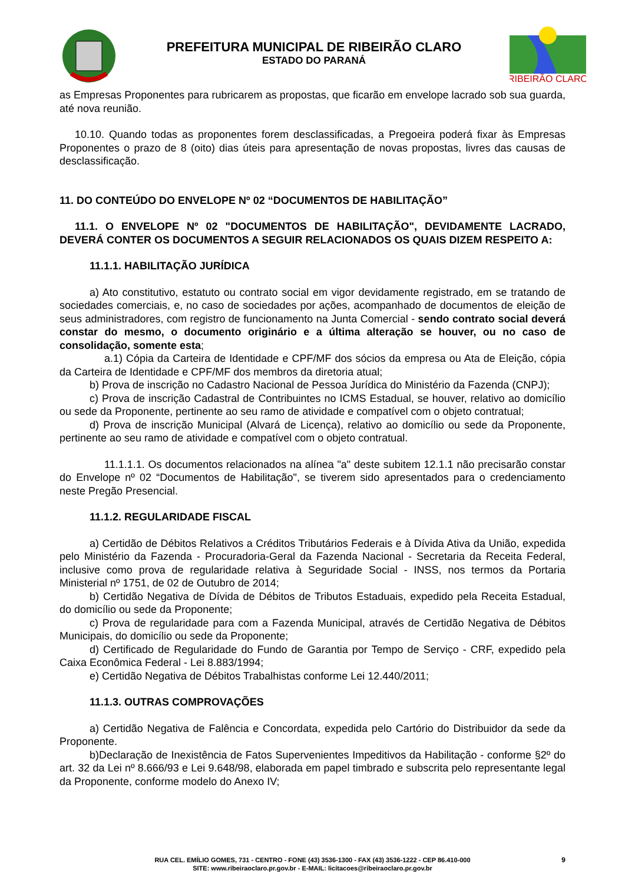PREFEITURA MUNICIPAL DE RIBEIRÃO CLARO
ESTADO DO PARANÁ
RIBEIRÃO CLARO
as Empresas Proponentes para rubricarem as propostas, que ficarão em envelope lacrado sob sua guarda, até nova reunião.
10.10. Quando todas as proponentes forem desclassificadas, a Pregoeira poderá fixar às Empresas Proponentes o prazo de 8 (oito) dias úteis para apresentação de novas propostas, livres das causas de desclassificação.
11. DO CONTEÚDO DO ENVELOPE Nº 02 “DOCUMENTOS DE HABILITAÇÃO”
11.1. O ENVELOPE Nº 02 "DOCUMENTOS DE HABILITAÇÃO", DEVIDAMENTE LACRADO, DEVERÁ CONTER OS DOCUMENTOS A SEGUIR RELACIONADOS OS QUAIS DIZEM RESPEITO A:
11.1.1. HABILITAÇÃO JURÍDICA
a) Ato constitutivo, estatuto ou contrato social em vigor devidamente registrado, em se tratando de sociedades comerciais, e, no caso de sociedades por ações, acompanhado de documentos de eleição de seus administradores, com registro de funcionamento na Junta Comercial - sendo contrato social deverá constar do mesmo, o documento originário e a última alteração se houver, ou no caso de consolidação, somente esta;
a.1) Cópia da Carteira de Identidade e CPF/MF dos sócios da empresa ou Ata de Eleição, cópia da Carteira de Identidade e CPF/MF dos membros da diretoria atual;
b) Prova de inscrição no Cadastro Nacional de Pessoa Jurídica do Ministério da Fazenda (CNPJ);
c) Prova de inscrição Cadastral de Contribuintes no ICMS Estadual, se houver, relativo ao domicílio ou sede da Proponente, pertinente ao seu ramo de atividade e compatível com o objeto contratual;
d) Prova de inscrição Municipal (Alvará de Licença), relativo ao domicílio ou sede da Proponente, pertinente ao seu ramo de atividade e compatível com o objeto contratual.
11.1.1.1. Os documentos relacionados na alínea "a" deste subitem 12.1.1 não precisarão constar do Envelope nº 02 “Documentos de Habilitação", se tiverem sido apresentados para o credenciamento neste Pregão Presencial.
11.1.2. REGULARIDADE FISCAL
a) Certidão de Débitos Relativos a Créditos Tributários Federais e à Dívida Ativa da União, expedida pelo Ministério da Fazenda - Procuradoria-Geral da Fazenda Nacional - Secretaria da Receita Federal, inclusive como prova de regularidade relativa à Seguridade Social - INSS, nos termos da Portaria Ministerial nº 1751, de 02 de Outubro de 2014;
b) Certidão Negativa de Dívida de Débitos de Tributos Estaduais, expedido pela Receita Estadual, do domicílio ou sede da Proponente;
c) Prova de regularidade para com a Fazenda Municipal, através de Certidão Negativa de Débitos Municipais, do domicílio ou sede da Proponente;
d) Certificado de Regularidade do Fundo de Garantia por Tempo de Serviço - CRF, expedido pela Caixa Econômica Federal - Lei 8.883/1994;
e) Certidão Negativa de Débitos Trabalhistas conforme Lei 12.440/2011;
11.1.3. OUTRAS COMPROVAÇÕES
a) Certidão Negativa de Falência e Concordata, expedida pelo Cartório do Distribuidor da sede da Proponente.
b)Declaração de Inexistência de Fatos Supervenientes Impeditivos da Habilitação - conforme §2º do art. 32 da Lei nº 8.666/93 e Lei 9.648/98, elaborada em papel timbrado e subscrita pelo representante legal da Proponente, conforme modelo do Anexo IV;
RUA CEL. EMÍLIO GOMES, 731 - CENTRO - FONE (43) 3536-1300 - FAX (43) 3536-1222 - CEP 86.410-000
SITE: www.ribeiraoclaro.pr.gov.br - E-MAIL: licitacoes@ribeiraoclaro.pr.gov.br
9